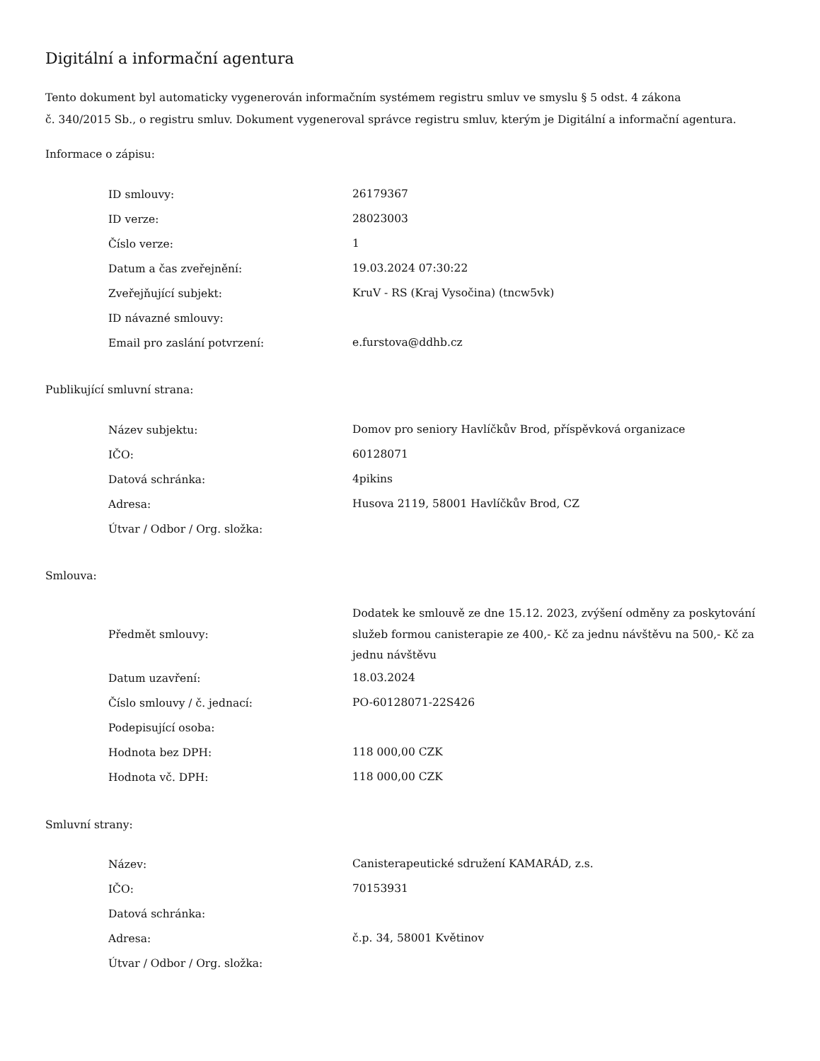Digitální a informační agentura
Tento dokument byl automaticky vygenerován informačním systémem registru smluv ve smyslu § 5 odst. 4 zákona
č. 340/2015 Sb., o registru smluv. Dokument vygeneroval správce registru smluv, kterým je Digitální a informační agentura.
Informace o zápisu:
| ID smlouvy: | 26179367 |
| ID verze: | 28023003 |
| Číslo verze: | 1 |
| Datum a čas zveřejnění: | 19.03.2024 07:30:22 |
| Zveřejňující subjekt: | KruV - RS (Kraj Vysočina) (tncw5vk) |
| ID návazné smlouvy: | |
| Email pro zaslání potvrzení: | e.furstova@ddhb.cz |
Publikující smluvní strana:
| Název subjektu: | Domov pro seniory Havlíčkův Brod, příspěvková organizace |
| IČO: | 60128071 |
| Datová schránka: | 4pikins |
| Adresa: | Husova 2119, 58001 Havlíčkův Brod, CZ |
| Útvar / Odbor / Org. složka: | |
Smlouva:
| Předmět smlouvy: | Dodatek ke smlouvě ze dne 15.12. 2023, zvýšení odměny za poskytování služeb formou canisterapie ze 400,- Kč za jednu návštěvu na 500,- Kč za jednu návštěvu |
| Datum uzavření: | 18.03.2024 |
| Číslo smlouvy / č. jednací: | PO-60128071-22S426 |
| Podepisující osoba: | |
| Hodnota bez DPH: | 118 000,00 CZK |
| Hodnota vč. DPH: | 118 000,00 CZK |
Smluvní strany:
| Název: | Canisterapeutické sdružení KAMARÁD, z.s. |
| IČO: | 70153931 |
| Datová schránka: | |
| Adresa: | č.p. 34, 58001 Květinov |
| Útvar / Odbor / Org. složka: | |